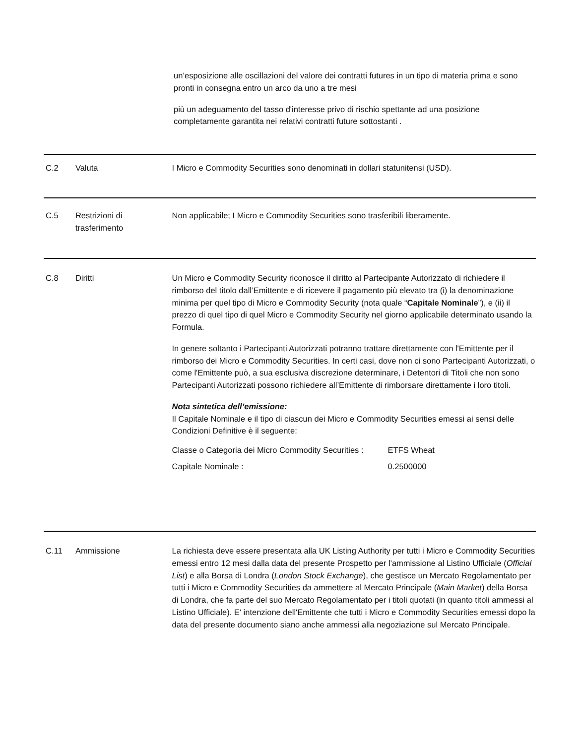un’esposizione alle oscillazioni del valore dei contratti futures in un tipo di materia prima e sono pronti in consegna entro un arco da uno a tre mesi
più un adeguamento del tasso d'interesse privo di rischio spettante ad una posizione completamente garantita nei relativi contratti future sottostanti .
C.2 Valuta I Micro e Commodity Securities sono denominati in dollari statunitensi (USD).
C.5 Restrizioni di
trasferimento
Non applicabile; I Micro e Commodity Securities sono trasferibili liberamente.
C.8 Diritti Un Micro e Commodity Security riconosce il diritto al Partecipante Autorizzato di richiedere il rimborso del titolo dall’Emittente e di ricevere il pagamento più elevato tra (i) la denominazione minima per quel tipo di Micro e Commodity Security (nota quale “Capitale Nominale”), e (ii) il prezzo di quel tipo di quel Micro e Commodity Security nel giorno applicabile determinato usando la Formula.
In genere soltanto i Partecipanti Autorizzati potranno trattare direttamente con l'Emittente per il rimborso dei Micro e Commodity Securities. In certi casi, dove non ci sono Partecipanti Autorizzati, o come l'Emittente può, a sua esclusiva discrezione determinare, i Detentori di Titoli che non sono Partecipanti Autorizzati possono richiedere all’Emittente di rimborsare direttamente i loro titoli.
Nota sintetica dell’emissione:
Il Capitale Nominale e il tipo di ciascun dei Micro e Commodity Securities emessi ai sensi delle Condizioni Definitive è il seguente:
| Classe o Categoria dei Micro Commodity Securities : | ETFS Wheat |
| Capitale Nominale : | 0.2500000 |
C.11 Ammissione La richiesta deve essere presentata alla UK Listing Authority per tutti i Micro e Commodity Securities emessi entro 12 mesi dalla data del presente Prospetto per l'ammissione al Listino Ufficiale (Official List) e alla Borsa di Londra (London Stock Exchange), che gestisce un Mercato Regolamentato per tutti i Micro e Commodity Securities da ammettere al Mercato Principale (Main Market) della Borsa di Londra, che fa parte del suo Mercato Regolamentato per i titoli quotati (in quanto titoli ammessi al Listino Ufficiale). E' intenzione dell'Emittente che tutti i Micro e Commodity Securities emessi dopo la data del presente documento siano anche ammessi alla negoziazione sul Mercato Principale.